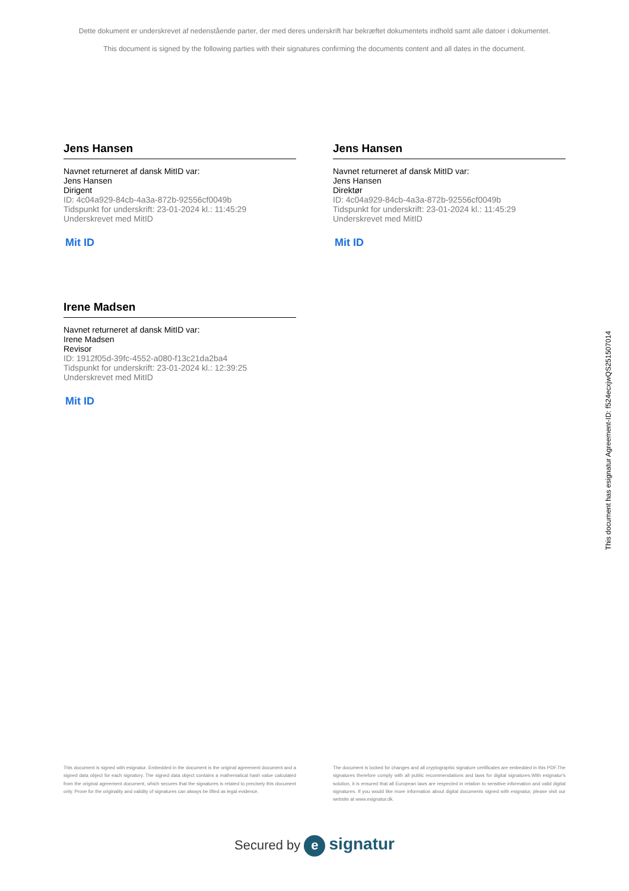Dette dokument er underskrevet af nedenstående parter, der med deres underskrift har bekræftet dokumentets indhold samt alle datoer i dokumentet.
This document is signed by the following parties with their signatures confirming the documents content and all dates in the document.
Jens Hansen
Navnet returneret af dansk MitID var:
Jens Hansen
Dirigent
ID: 4c04a929-84cb-4a3a-872b-92556cf0049b
Tidspunkt for underskrift: 23-01-2024 kl.: 11:45:29
Underskrevet med MitID
Mit ID
Jens Hansen
Navnet returneret af dansk MitID var:
Jens Hansen
Direktør
ID: 4c04a929-84cb-4a3a-872b-92556cf0049b
Tidspunkt for underskrift: 23-01-2024 kl.: 11:45:29
Underskrevet med MitID
Mit ID
Irene Madsen
Navnet returneret af dansk MitID var:
Irene Madsen
Revisor
ID: 1912f05d-39fc-4552-a080-f13c21da2ba4
Tidspunkt for underskrift: 23-01-2024 kl.: 12:39:25
Underskrevet med MitID
Mit ID
This document has esignatur Agreement-ID: f524ecxjwQS251507014
This document is signed with esignatur. Embedded in the document is the original agreement document and a signed data object for each signatory. The signed data object contains a mathematical hash value calculated from the original agreement document, which secures that the signatures is related to precisely this document only. Prove for the originality and validity of signatures can always be lifted as legal evidence.
The document is locked for changes and all cryptographic signature certificates are embedded in this PDF.The signatures therefore comply with all public recommendations and laws for digital signatures.With esignatur's solution, it is ensured that all European laws are respected in relation to sensitive information and valid digital signatures. If you would like more information about digital documents signed with esignatur, please visit our website at www.esignatur.dk.
Secured by e signatur